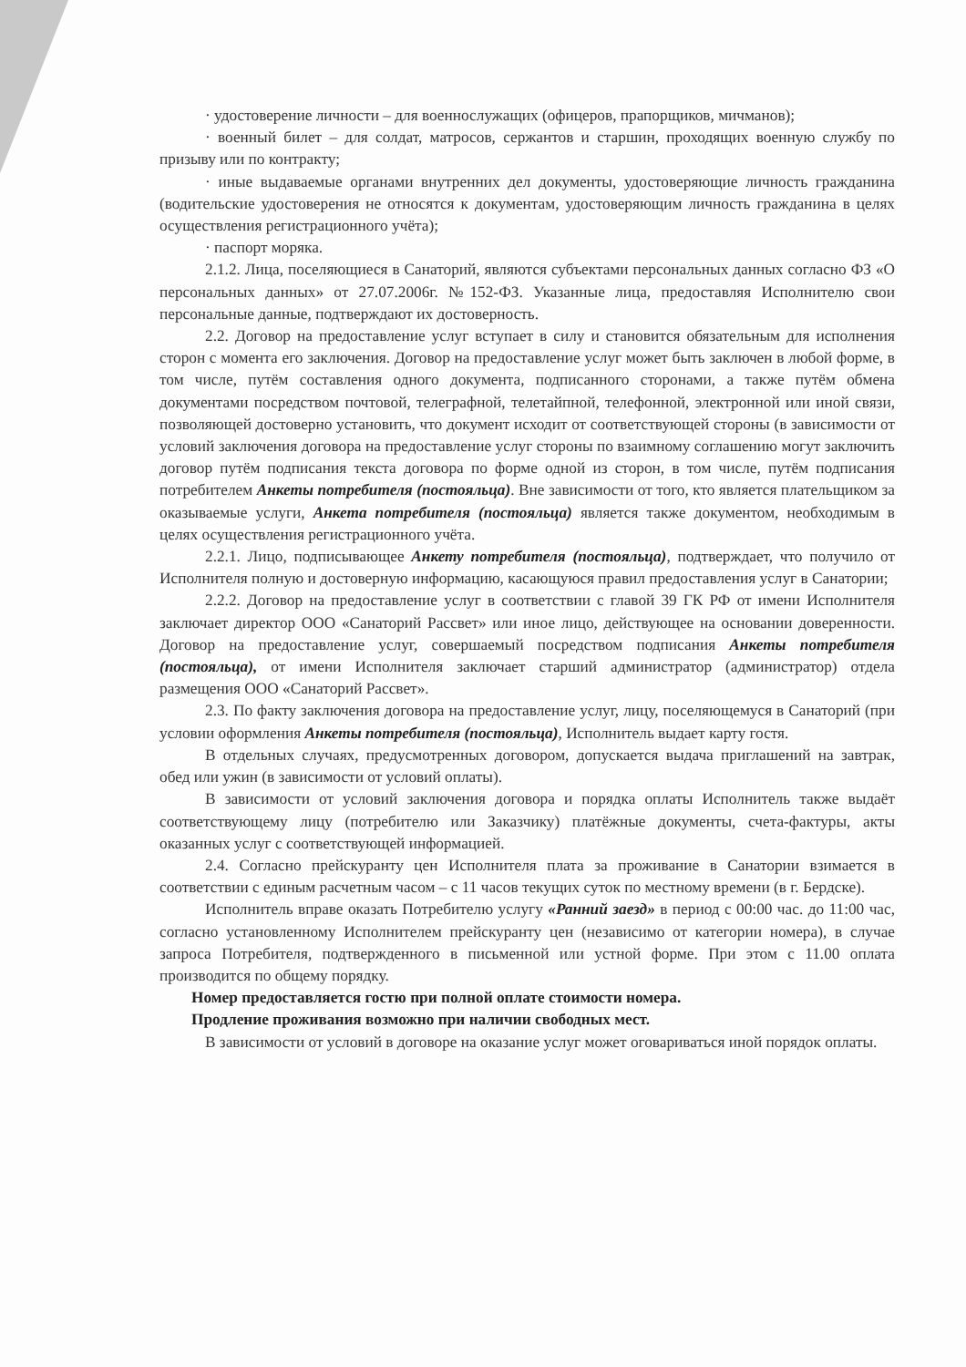· удостоверение личности – для военнослужащих (офицеров, прапорщиков, мичманов);
· военный билет – для солдат, матросов, сержантов и старшин, проходящих военную службу по призыву или по контракту;
· иные выдаваемые органами внутренних дел документы, удостоверяющие личность гражданина (водительские удостоверения не относятся к документам, удостоверяющим личность гражданина в целях осуществления регистрационного учёта);
· паспорт моряка.
2.1.2. Лица, поселяющиеся в Санаторий, являются субъектами персональных данных согласно ФЗ «О персональных данных» от 27.07.2006г. №152-ФЗ. Указанные лица, предоставляя Исполнителю свои персональные данные, подтверждают их достоверность.
2.2. Договор на предоставление услуг вступает в силу и становится обязательным для исполнения сторон с момента его заключения. Договор на предоставление услуг может быть заключен в любой форме, в том числе, путём составления одного документа, подписанного сторонами, а также путём обмена документами посредством почтовой, телеграфной, телетайпной, телефонной, электронной или иной связи, позволяющей достоверно установить, что документ исходит от соответствующей стороны (в зависимости от условий заключения договора на предоставление услуг стороны по взаимному соглашению могут заключить договор путём подписания текста договора по форме одной из сторон, в том числе, путём подписания потребителем Анкеты потребителя (постояльца). Вне зависимости от того, кто является плательщиком за оказываемые услуги, Анкета потребителя (постояльца) является также документом, необходимым в целях осуществления регистрационного учёта.
2.2.1. Лицо, подписывающее Анкету потребителя (постояльца), подтверждает, что получило от Исполнителя полную и достоверную информацию, касающуюся правил предоставления услуг в Санатории;
2.2.2. Договор на предоставление услуг в соответствии с главой 39 ГК РФ от имени Исполнителя заключает директор ООО «Санаторий Рассвет» или иное лицо, действующее на основании доверенности. Договор на предоставление услуг, совершаемый посредством подписания Анкеты потребителя (постояльца), от имени Исполнителя заключает старший администратор (администратор) отдела размещения ООО «Санаторий Рассвет».
2.3. По факту заключения договора на предоставление услуг, лицу, поселяющемуся в Санаторий (при условии оформления Анкеты потребителя (постояльца), Исполнитель выдает карту гостя.
В отдельных случаях, предусмотренных договором, допускается выдача приглашений на завтрак, обед или ужин (в зависимости от условий оплаты).
В зависимости от условий заключения договора и порядка оплаты Исполнитель также выдаёт соответствующему лицу (потребителю или Заказчику) платёжные документы, счета-фактуры, акты оказанных услуг с соответствующей информацией.
2.4. Согласно прейскуранту цен Исполнителя плата за проживание в Санатории взимается в соответствии с единым расчетным часом – с 11 часов текущих суток по местному времени (в г. Бердске).
Исполнитель вправе оказать Потребителю услугу «Ранний заезд» в период с 00:00 час. до 11:00 час, согласно установленному Исполнителем прейскуранту цен (независимо от категории номера), в случае запроса Потребителя, подтвержденного в письменной или устной форме. При этом с 11.00 оплата производится по общему порядку.
Номер предоставляется гостю при полной оплате стоимости номера.
Продление проживания возможно при наличии свободных мест.
В зависимости от условий в договоре на оказание услуг может оговариваться иной порядок оплаты.